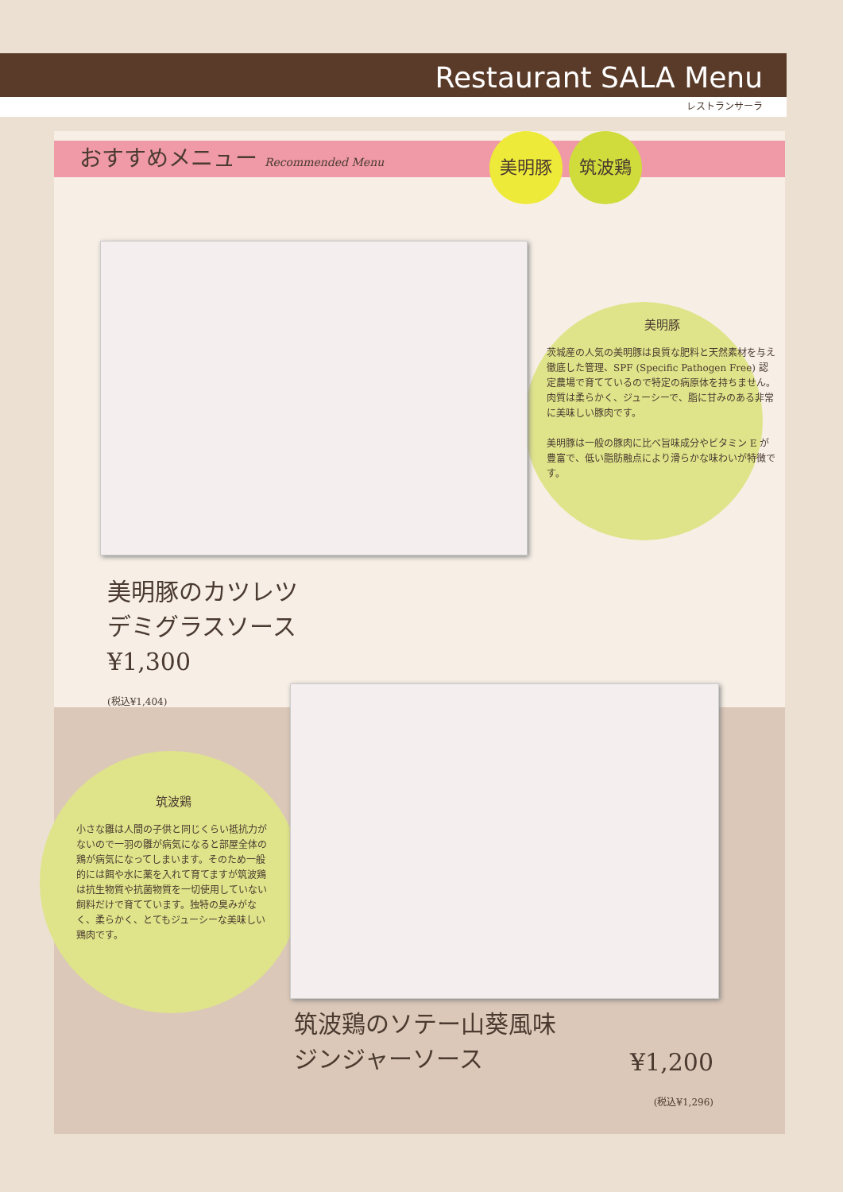Restaurant SALA Menu
レストランサーラ
おすすめメニュー Recommended Menu
美明豚 筑波鶏
美明豚
茨城産の人気の美明豚は良質な肥料と天然素材を与え徹底した管理、SPF (Specific Pathogen Free) 認定農場で育てているので特定の病原体を持ちません。肉質は柔らかく、ジューシーで、脂に甘みのある非常に美味しい豚肉です。
美明豚は一般の豚肉に比べ旨味成分やビタミン E が豊富で、低い脂肪融点により滑らかな味わいが特徴です。
美明豚のカツレツ
デミグラスソース
¥1,300
(税込¥1,404)
筑波鶏
小さな雛は人間の子供と同じくらい抵抗力がないので一羽の雛が病気になると部屋全体の鶏が病気になってしまいます。そのため一般的には餌や水に薬を入れて育てますが筑波鶏は抗生物質や抗菌物質を一切使用していない飼料だけで育てています。独特の臭みがなく、柔らかく、とてもジューシーな美味しい鶏肉です。
筑波鶏のソテー山葵風味
ジンジャーソース
¥1,200
(税込¥1,296)